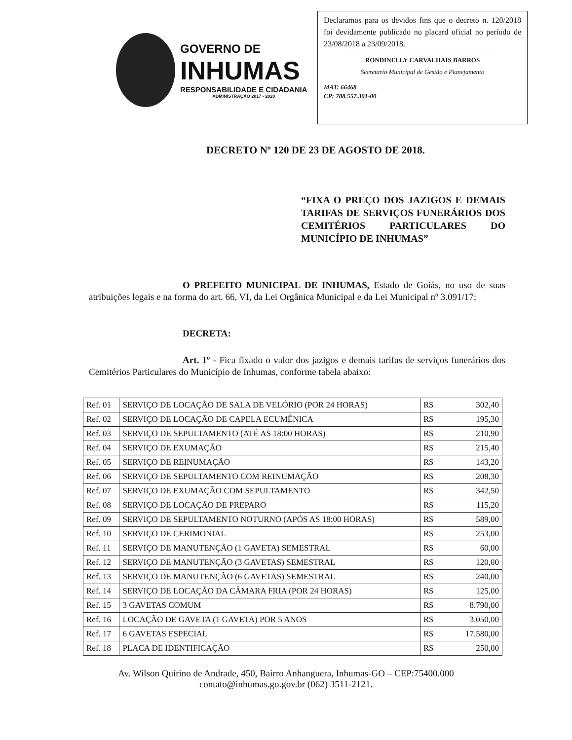GOVERNO DE
INHUMAS
RESPONSABILIDADE E CIDADANIA
ADMINISTRAÇÃO 2017 - 2020
Declaramos para os devidos fins que o decreto n. 120/2018 foi devidamente publicado no placard oficial no período de 23/08/2018 a 23/09/2018.
RONDINELLY CARVALHAIS BARROS
Secretario Municipal de Gestão e Planejamento
MAT: 66468
CP: 788.557.301-00
DECRETO Nº 120 DE 23 DE AGOSTO DE 2018.
“FIXA O PREÇO DOS JAZIGOS E DEMAIS TARIFAS DE SERVIÇOS FUNERÁRIOS DOS CEMITÉRIOS PARTICULARES DO MUNICÍPIO DE INHUMAS”
O PREFEITO MUNICIPAL DE INHUMAS, Estado de Goiás, no uso de suas atribuições legais e na forma do art. 66, VI, da Lei Orgânica Municipal e da Lei Municipal nº 3.091/17;
DECRETA:
Art. 1º - Fica fixado o valor dos jazigos e demais tarifas de serviços funerários dos Cemitérios Particulares do Município de Inhumas, conforme tabela abaixo:
| Ref. 01 | SERVIÇO DE LOCAÇÃO DE SALA DE VELÓRIO (POR 24 HORAS) | R$ | 302,40 |
| Ref. 02 | SERVIÇO DE LOCAÇÃO DE CAPELA ECUMÊNICA | R$ | 195,30 |
| Ref. 03 | SERVIÇO DE SEPULTAMENTO (ATÉ AS 18:00 HORAS) | R$ | 210,90 |
| Ref. 04 | SERVIÇO DE EXUMAÇÃO | R$ | 215,40 |
| Ref. 05 | SERVIÇO DE REINUMAÇÃO | R$ | 143,20 |
| Ref. 06 | SERVIÇO DE SEPULTAMENTO COM REINUMAÇÃO | R$ | 208,30 |
| Ref. 07 | SERVIÇO DE EXUMAÇÃO COM SEPULTAMENTO | R$ | 342,50 |
| Ref. 08 | SERVIÇO DE LOCAÇÃO DE PREPARO | R$ | 115,20 |
| Ref. 09 | SERVIÇO DE SEPULTAMENTO NOTURNO (APÓS AS 18:00 HORAS) | R$ | 589,00 |
| Ref. 10 | SERVIÇO DE CERIMONIAL | R$ | 253,00 |
| Ref. 11 | SERVIÇO DE MANUTENÇÃO (1 GAVETA) SEMESTRAL | R$ | 60,00 |
| Ref. 12 | SERVIÇO DE MANUTENÇÃO (3 GAVETAS) SEMESTRAL | R$ | 120,00 |
| Ref. 13 | SERVIÇO DE MANUTENÇÃO (6 GAVETAS) SEMESTRAL | R$ | 240,00 |
| Ref. 14 | SERVIÇO DE LOCAÇÃO DA CÂMARA FRIA (POR 24 HORAS) | R$ | 125,00 |
| Ref. 15 | 3 GAVETAS COMUM | R$ | 8.790,00 |
| Ref. 16 | LOCAÇÃO DE GAVETA (1 GAVETA) POR 5 ANOS | R$ | 3.050,00 |
| Ref. 17 | 6 GAVETAS ESPECIAL | R$ | 17.580,00 |
| Ref. 18 | PLACA DE IDENTIFICAÇÃO | R$ | 250,00 |
Av. Wilson Quirino de Andrade, 450, Bairro Anhanguera, Inhumas-GO – CEP:75400.000
contato@inhumas.go.gov.br (062) 3511-2121.